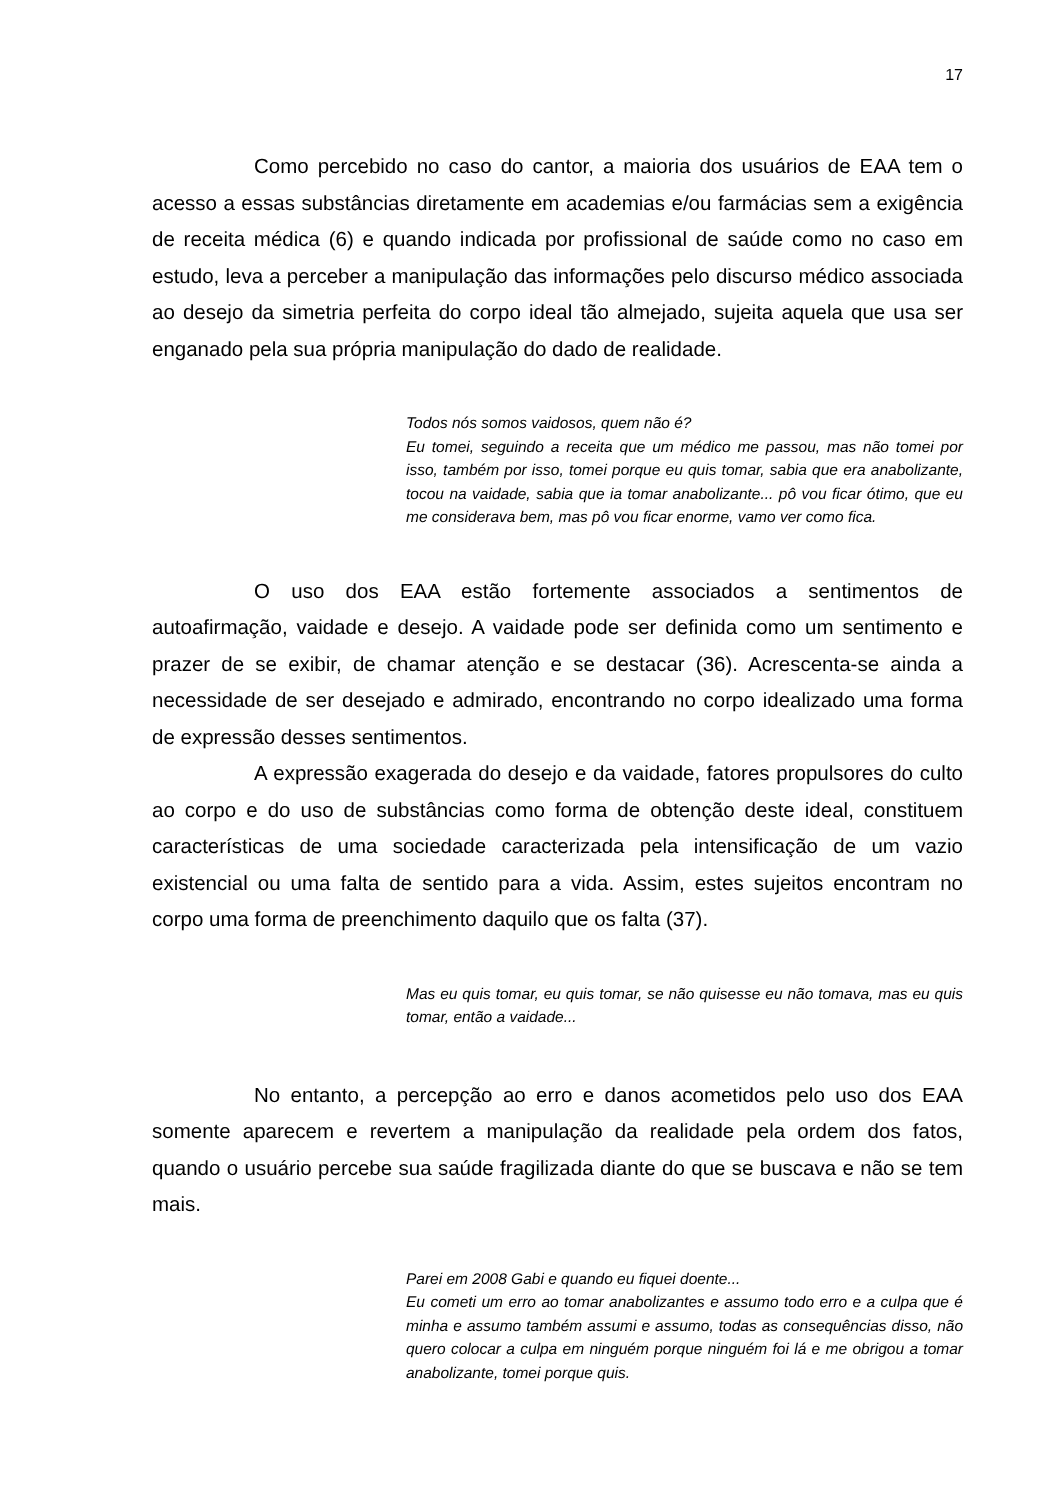17
Como percebido no caso do cantor, a maioria dos usuários de EAA tem o acesso a essas substâncias diretamente em academias e/ou farmácias sem a exigência de receita médica (6) e quando indicada por profissional de saúde como no caso em estudo, leva a perceber a manipulação das informações pelo discurso médico associada ao desejo da simetria perfeita do corpo ideal tão almejado, sujeita aquela que usa ser enganado pela sua própria manipulação do dado de realidade.
Todos nós somos vaidosos, quem não é?
Eu tomei, seguindo a receita que um médico me passou, mas não tomei por isso, também por isso, tomei porque eu quis tomar, sabia que era anabolizante, tocou na vaidade, sabia que ia tomar anabolizante... pô vou ficar ótimo, que eu me considerava bem, mas pô vou ficar enorme, vamo ver como fica.
O uso dos EAA estão fortemente associados a sentimentos de autoafirmação, vaidade e desejo. A vaidade pode ser definida como um sentimento e prazer de se exibir, de chamar atenção e se destacar (36). Acrescenta-se ainda a necessidade de ser desejado e admirado, encontrando no corpo idealizado uma forma de expressão desses sentimentos.
A expressão exagerada do desejo e da vaidade, fatores propulsores do culto ao corpo e do uso de substâncias como forma de obtenção deste ideal, constituem características de uma sociedade caracterizada pela intensificação de um vazio existencial ou uma falta de sentido para a vida. Assim, estes sujeitos encontram no corpo uma forma de preenchimento daquilo que os falta (37).
Mas eu quis tomar, eu quis tomar, se não quisesse eu não tomava, mas eu quis tomar, então a vaidade...
No entanto, a percepção ao erro e danos acometidos pelo uso dos EAA somente aparecem e revertem a manipulação da realidade pela ordem dos fatos, quando o usuário percebe sua saúde fragilizada diante do que se buscava e não se tem mais.
Parei em 2008 Gabi e quando eu fiquei doente...
Eu cometi um erro ao tomar anabolizantes e assumo todo erro e a culpa que é minha e assumo também assumi e assumo, todas as consequências disso, não quero colocar a culpa em ninguém porque ninguém foi lá e me obrigou a tomar anabolizante, tomei porque quis.